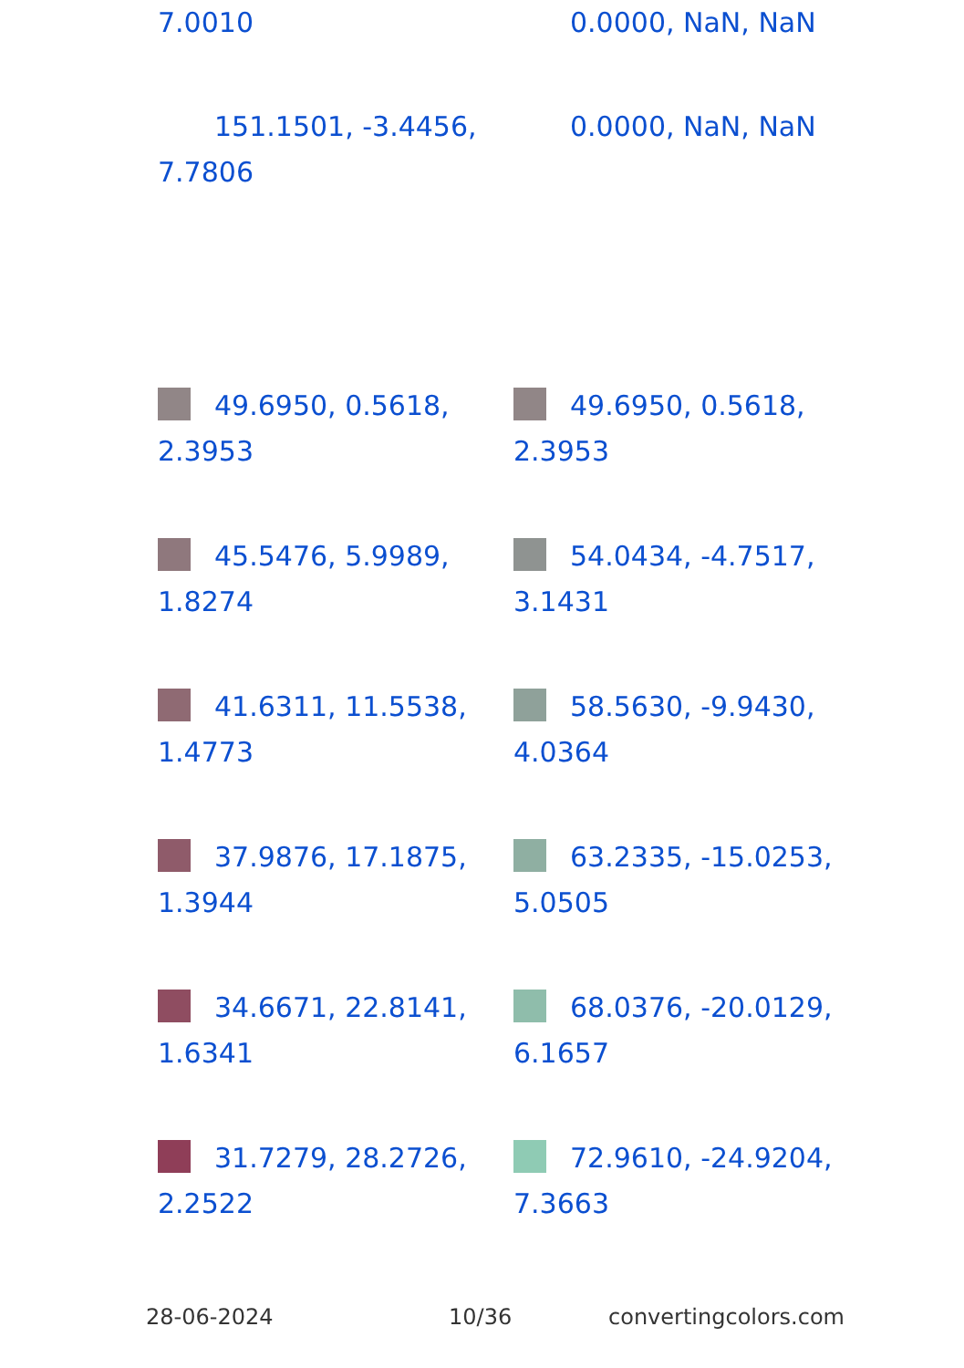7.0010 0.0000, NaN, NaN
151.1501, -3.4456, 7.7806
0.0000, NaN, NaN
49.6950, 0.5618, 2.3953
49.6950, 0.5618, 2.3953
45.5476, 5.9989, 1.8274
54.0434, -4.7517, 3.1431
41.6311, 11.5538, 1.4773
58.5630, -9.9430, 4.0364
37.9876, 17.1875, 1.3944
63.2335, -15.0253, 5.0505
34.6671, 22.8141, 1.6341
68.0376, -20.0129, 6.1657
31.7279, 28.2726, 2.2522
72.9610, -24.9204, 7.3663
28-06-2024 10/36 convertingcolors.com